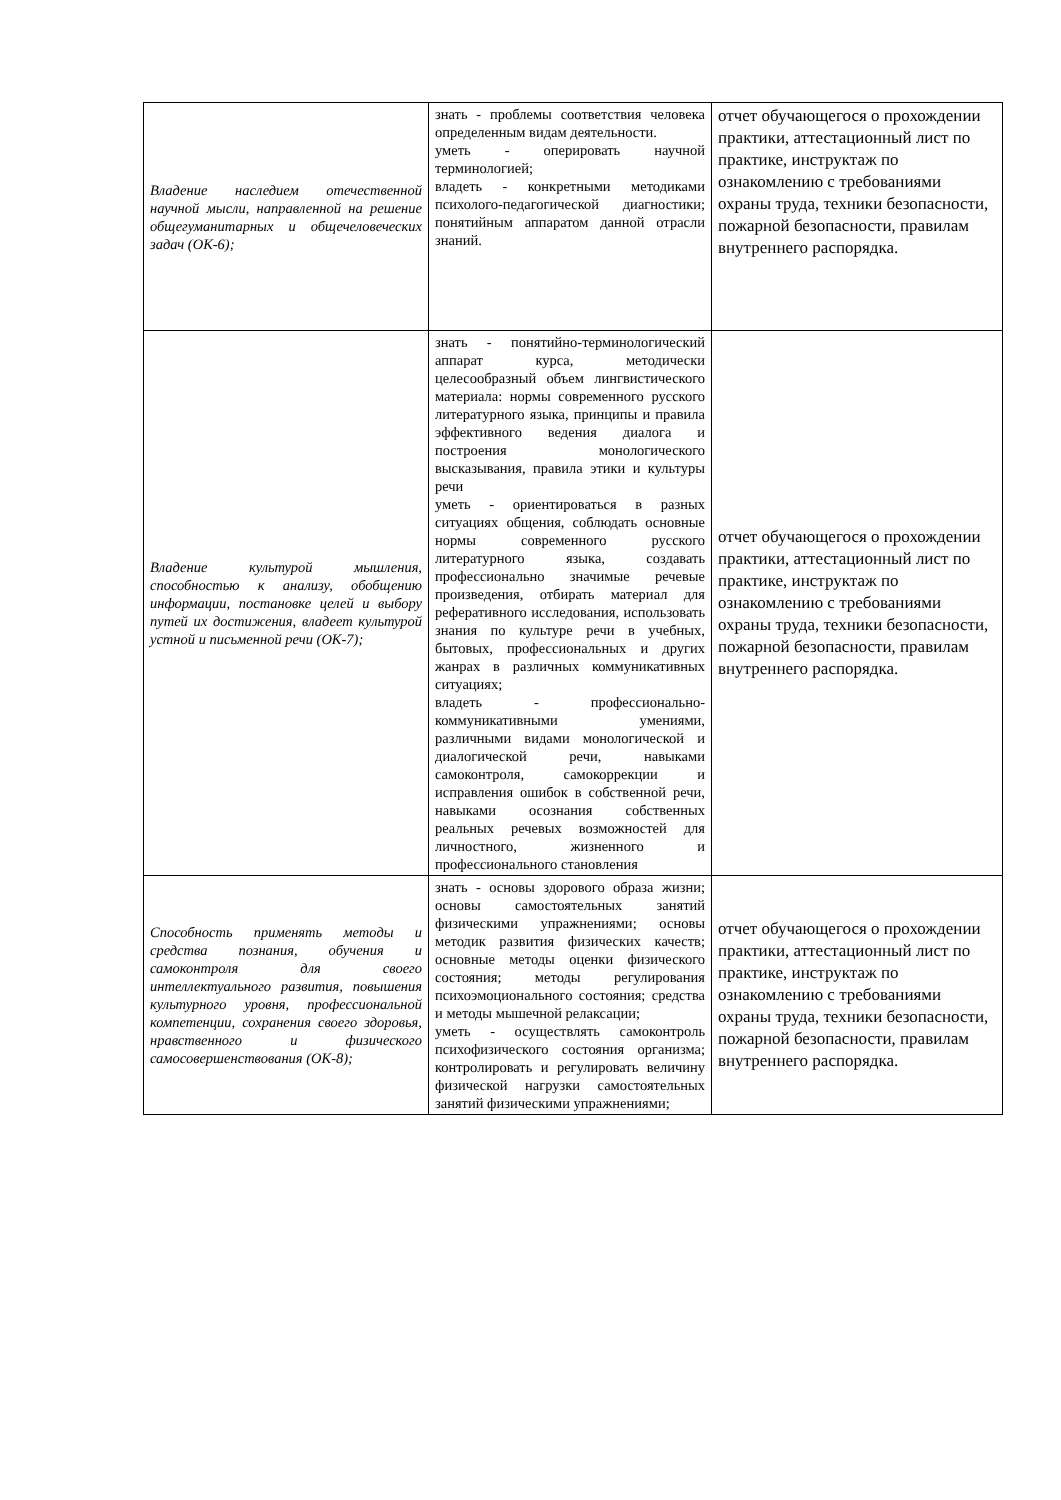| Владение наследием отечественной научной мысли, направленной на решение общегуманитарных и общечеловеческих задач (ОК-6); | знать - проблемы соответствия человека определенным видам деятельности. уметь - оперировать научной терминологией; владеть - конкретными методиками психолого-педагогической диагностики; понятийным аппаратом данной отрасли знаний. | отчет обучающегося о прохождении практики, аттестационный лист по практике, инструктаж по ознакомлению с требованиями охраны труда, техники безопасности, пожарной безопасности, правилам внутреннего распорядка. |
| Владение культурой мышления, способностью к анализу, обобщению информации, постановке целей и выбору путей их достижения, владеет культурой устной и письменной речи (ОК-7); | знать - понятийно-терминологический аппарат курса, методически целесообразный объем лингвистического материала: нормы современного русского литературного языка, принципы и правила эффективного ведения диалога и построения монологического высказывания, правила этики и культуры речи уметь - ориентироваться в разных ситуациях общения, соблюдать основные нормы современного русского литературного языка, создавать профессионально значимые речевые произведения, отбирать материал для реферативного исследования, использовать знания по культуре речи в учебных, бытовых, профессиональных и других жанрах в различных коммуникативных ситуациях; владеть - профессионально-коммуникативными умениями, различными видами монологической и диалогической речи, навыками самоконтроля, самокоррекции и исправления ошибок в собственной речи, навыками осознания собственных реальных речевых возможностей для личностного, жизненного и профессионального становления | отчет обучающегося о прохождении практики, аттестационный лист по практике, инструктаж по ознакомлению с требованиями охраны труда, техники безопасности, пожарной безопасности, правилам внутреннего распорядка. |
| Способность применять методы и средства познания, обучения и самоконтроля для своего интеллектуального развития, повышения культурного уровня, профессиональной компетенции, сохранения своего здоровья, нравственного и физического самосовершенствования (ОК-8); | знать - основы здорового образа жизни; основы самостоятельных занятий физическими упражнениями; основы методик развития физических качеств; основные методы оценки физического состояния; методы регулирования психоэмоционального состояния; средства и методы мышечной релаксации; уметь - осуществлять самоконтроль психофизического состояния организма; контролировать и регулировать величину физической нагрузки самостоятельных занятий физическими упражнениями; | отчет обучающегося о прохождении практики, аттестационный лист по практике, инструктаж по ознакомлению с требованиями охраны труда, техники безопасности, пожарной безопасности, правилам внутреннего распорядка. |